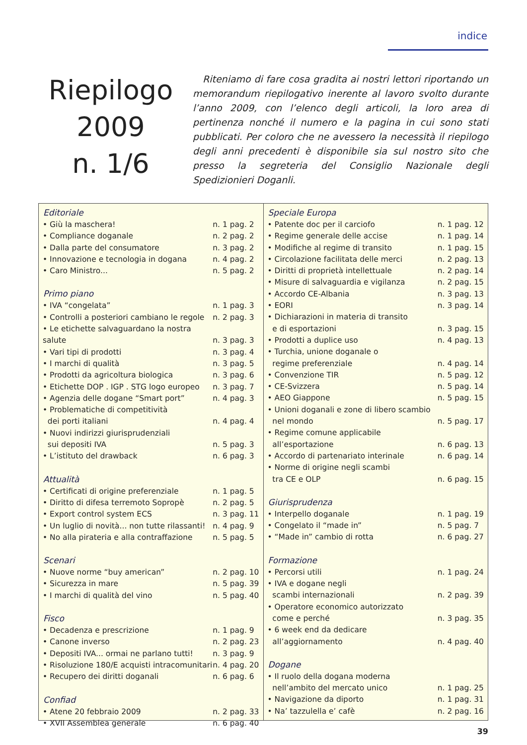indice
Riepilogo
2009
n. 1/6
Riteniamo di fare cosa gradita ai nostri lettori riportando un memorandum riepilogativo inerente al lavoro svolto durante l’anno 2009, con l’elenco degli articoli, la loro area di pertinenza nonché il numero e la pagina in cui sono stati pubblicati. Per coloro che ne avessero la necessità il riepilogo degli anni precedenti è disponibile sia sul nostro sito che presso la segreteria del Consiglio Nazionale degli Spedizionieri Doganli.
| Editoriale | |
| --- | --- |
| • Giù la maschera! | n. 1 pag. 2 |
| • Compliance doganale | n. 2 pag. 2 |
| • Dalla parte del consumatore | n. 3 pag. 2 |
| • Innovazione e tecnologia in dogana | n. 4 pag. 2 |
| • Caro Ministro... | n. 5 pag. 2 |
| Primo piano | |
| • IVA “congelata” | n. 1 pag. 3 |
| • Controlli a posteriori cambiano le regole | n. 2 pag. 3 |
| • Le etichette salvaguardano la nostra salute | n. 3 pag. 3 |
| • Vari tipi di prodotti | n. 3 pag. 4 |
| • I marchi di qualità | n. 3 pag. 5 |
| • Prodotti da agricoltura biologica | n. 3 pag. 6 |
| • Etichette DOP . IGP . STG logo europeo | n. 3 pag. 7 |
| • Agenzia delle dogane “Smart port” | n. 4 pag. 3 |
| • Problematiche di competitività dei porti italiani | n. 4 pag. 4 |
| • Nuovi indirizzi giurisprudenziali sui depositi IVA | n. 5 pag. 3 |
| • L’istituto del drawback | n. 6 pag. 3 |
| Attualità | |
| • Certificati di origine preferenziale | n. 1 pag. 5 |
| • Diritto di difesa terremoto Sopropè | n. 2 pag. 5 |
| • Export control system ECS | n. 3 pag. 11 |
| • Un luglio di novità... non tutte rilassanti! | n. 4 pag. 9 |
| • No alla pirateria e alla contraffazione | n. 5 pag. 5 |
| Scenari | |
| • Nuove norme “buy american” | n. 2 pag. 10 |
| • Sicurezza in mare | n. 5 pag. 39 |
| • I marchi di qualità del vino | n. 5 pag. 40 |
| Fisco | |
| • Decadenza e prescrizione | n. 1 pag. 9 |
| • Canone inverso | n. 2 pag. 23 |
| • Depositi IVA... ormai ne parlano tutti! | n. 3 pag. 9 |
| • Risoluzione 180/E acquisti intracomunitari | n. 4 pag. 20 |
| • Recupero dei diritti doganali | n. 6 pag. 6 |
| Confiad | |
| • Atene 20 febbraio 2009 | n. 2 pag. 33 |
| • XVII Assemblea generale | n. 6 pag. 40 |
| Speciale Europa | |
| --- | --- |
| • Patente doc per il carciofo | n. 1 pag. 12 |
| • Regime generale delle accise | n. 1 pag. 14 |
| • Modifiche al regime di transito | n. 1 pag. 15 |
| • Circolazione facilitata delle merci | n. 2 pag. 13 |
| • Diritti di proprietà intellettuale | n. 2 pag. 14 |
| • Misure di salvaguardia e vigilanza | n. 2 pag. 15 |
| • Accordo CE-Albania | n. 3 pag. 13 |
| • EORI | n. 3 pag. 14 |
| • Dichiarazioni in materia di transito e di esportazioni | n. 3 pag. 15 |
| • Prodotti a duplice uso | n. 4 pag. 13 |
| • Turchia, unione doganale o regime preferenziale | n. 4 pag. 14 |
| • Convenzione TIR | n. 5 pag. 12 |
| • CE-Svizzera | n. 5 pag. 14 |
| • AEO Giappone | n. 5 pag. 15 |
| • Unioni doganali e zone di libero scambio nel mondo | n. 5 pag. 17 |
| • Regime comune applicabile all’esportazione | n. 6 pag. 13 |
| • Accordo di partenariato interinale | n. 6 pag. 14 |
| • Norme di origine negli scambi tra CE e OLP | n. 6 pag. 15 |
| Giurisprudenza | |
| • Interpello doganale | n. 1 pag. 19 |
| • Congelato il “made in” | n. 5 pag. 7 |
| • “Made in” cambio di rotta | n. 6 pag. 27 |
| Formazione | |
| • Percorsi utili | n. 1 pag. 24 |
| • IVA e dogane negli scambi internazionali | n. 2 pag. 39 |
| • Operatore economico autorizzato come e perché | n. 3 pag. 35 |
| • 6 week end da dedicare all’aggiornamento | n. 4 pag. 40 |
| Dogane | |
| • Il ruolo della dogana moderna nell’ambito del mercato unico | n. 1 pag. 25 |
| • Navigazione da diporto | n. 1 pag. 31 |
| • Na’ tazzulella e’ cafè | n. 2 pag. 16 |
39